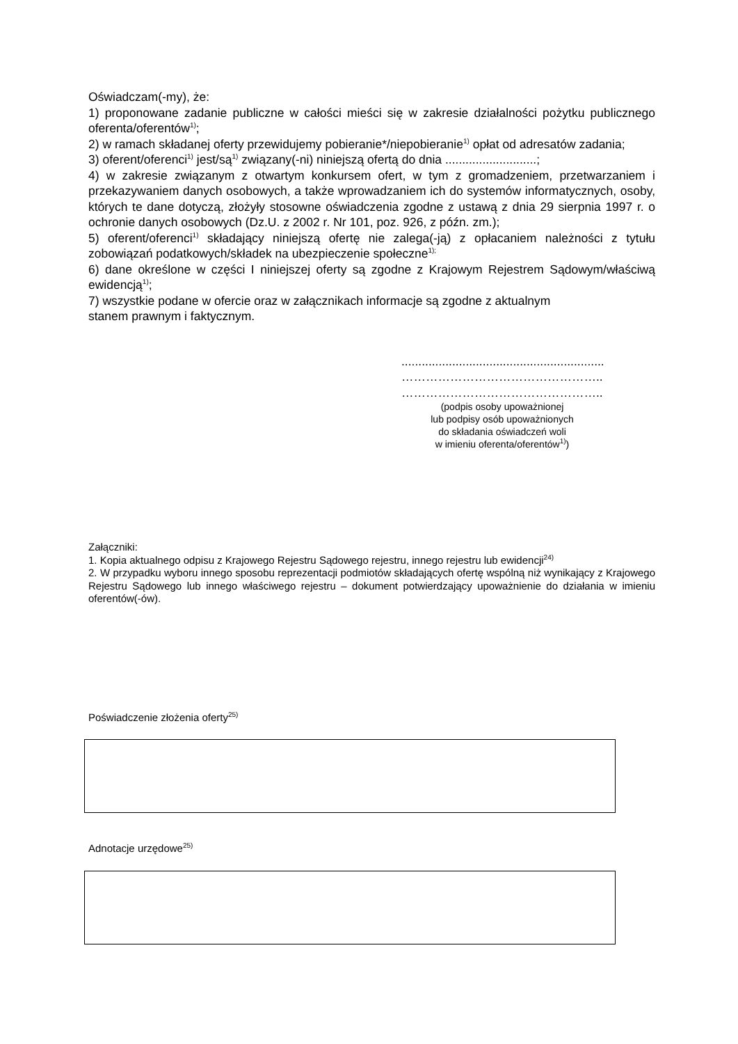Oświadczam(-my), że:
1) proponowane zadanie publiczne w całości mieści się w zakresie działalności pożytku publicznego oferenta/oferentów<sup>1)</sup>;
2) w ramach składanej oferty przewidujemy pobieranie*/niepobieranie<sup>1)</sup> opłat od adresatów zadania;
3) oferent/oferenci<sup>1)</sup> jest/są<sup>1)</sup> związany(-ni) niniejszą ofertą do dnia ...........................;
4) w zakresie związanym z otwartym konkursem ofert, w tym z gromadzeniem, przetwarzaniem i przekazywaniem danych osobowych, a także wprowadzaniem ich do systemów informatycznych, osoby, których te dane dotyczą, złożyły stosowne oświadczenia zgodne z ustawą z dnia 29 sierpnia 1997 r. o ochronie danych osobowych (Dz.U. z 2002 r. Nr 101, poz. 926, z późn. zm.);
5) oferent/oferenci<sup>1)</sup> składający niniejszą ofertę nie zalega(-ją) z opłacaniem należności z tytułu zobowiązań podatkowych/składek na ubezpieczenie społeczne<sup>1);</sup>
6) dane określone w części I niniejszej oferty są zgodne z Krajowym Rejestrem Sądowym/właściwą ewidencją<sup>1)</sup>;
7) wszystkie podane w ofercie oraz w załącznikach informacje są zgodne z aktualnym
stanem prawnym i faktycznym.
............................................................
…………………………………………..
…………………………………………..
(podpis osoby upoważnionej
lub podpisy osób upoważnionych
do składania oświadczeń woli
w imieniu oferenta/oferentów<sup>1)</sup>)
Załączniki:
1. Kopia aktualnego odpisu z Krajowego Rejestru Sądowego rejestru, innego rejestru lub ewidencji<sup>24)</sup>
2. W przypadku wyboru innego sposobu reprezentacji podmiotów składających ofertę wspólną niż wynikający z Krajowego Rejestru Sądowego lub innego właściwego rejestru – dokument potwierdzający upoważnienie do działania w imieniu oferentów(-ów).
Poświadczenie złożenia oferty<sup>25)</sup>
Adnotacje urzędowe<sup>25)</sup>